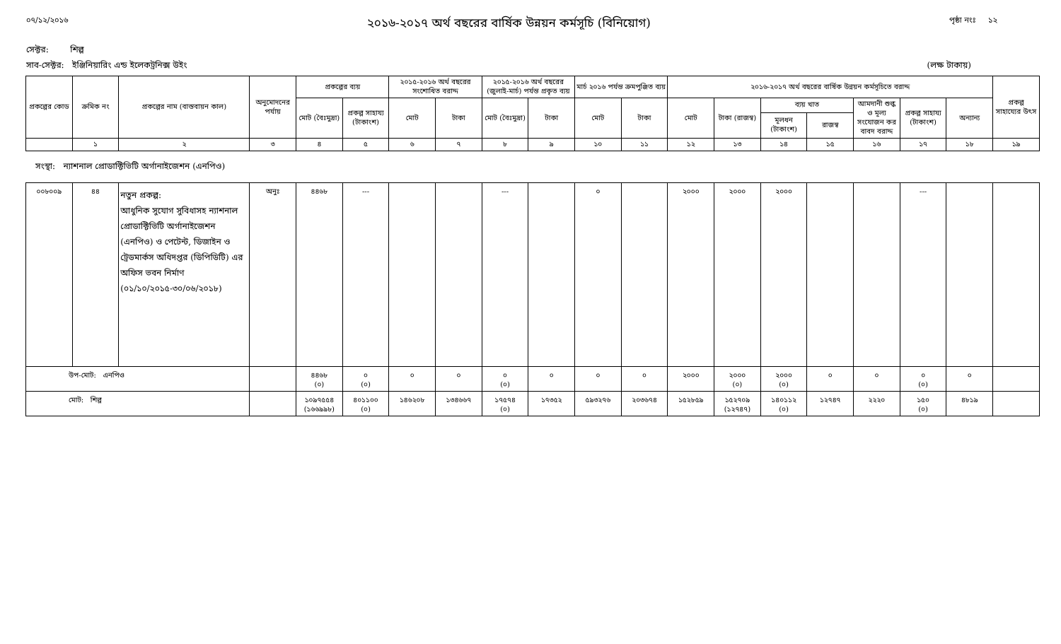০৭/১২/২০১৬
২০১৬-২০১৭ অর্থ বছরের বার্ষিক উন্নয়ন কর্মসূচি (বিনিয়োগ)
পৃষ্ঠা নংঃ ১২
সেক্টর: শিল্প
সাব-সেক্টর: ইঞ্জিনিয়ারিং এন্ড ইলেকট্রনিক্স উইং (লক্ষ টাকায়)
| প্রকল্পের কোড | ক্রমিক নং | প্রকল্পের নাম (বাস্তবায়ন কাল) | অনুমোদনের পর্যায় | প্রকল্পের ব্যয় | | ২০১৫-২০১৬ অর্থ বছরের সংশোধিত বরাদ্দ | | ২০১৫-২০১৬ অর্থ বছরের (জুলাই-মার্চ) পর্যন্ত প্রকৃত ব্যয় | | মার্চ ২০১৬ পর্যন্ত ক্রমপুঞ্জিত ব্যয় | | ২০১৬-২০১৭ অর্থ বছরের বার্ষিক উন্নয়ন কর্মসূচিতে বরাদ্দ | | | | | | | প্রকল্প সাহায্যের উৎস |
| --- | --- | --- | --- | --- | --- | --- | --- | --- | --- | --- | --- | --- | --- | --- | --- | --- | --- | --- | --- |
| | | | | মোট (বৈঃমুদ্রা) | প্রকল্প সাহায্য (টাকাংশ) | মোট | টাকা | মোট (বৈঃমুদ্রা) | টাকা | মোট | টাকা | মোট | টাকা (রাজস্ব) | ব্যয় খাত | | আমদানী শুল্ক ও মূল্য সংযোজন কর বাবদ বরাদ্দ | প্রকল্প সাহায্য (টাকাংশ) | অন্যান্য | |
| | | | | | | | | | | | | | | মূলধন (টাকাংশ) | রাজস্ব | | | | |
| | ১ | ২ | ৩ | ৪ | ৫ | ৬ | ৭ | ৮ | ৯ | ১০ | ১১ | ১২ | ১৩ | ১৪ | ১৫ | ১৬ | ১৭ | ১৮ | ১৯ |
সংস্থা: ন্যাশনাল প্রোডাক্টিভিটি অর্গানাইজেশন (এনপিও)
| ০০৮০০৯ | ৪৪ | নতুন প্রকল্প: আধুনিক সুযোগ সুবিধাসহ ন্যাশনাল প্রোডাক্টিভিটি অর্গানাইজেশন (এনপিও) ও পেটেন্ট, ডিজাইন ও ট্রেডমার্কস অধিদপ্তর (ডিপিডিটি) এর অফিস ভবন নির্মাণ (০১/১০/২০১৫-৩০/০৬/২০১৮) | অনুঃ | ৪৪৬৮ | --- | | | --- | | ০ | | ২০০০ | ২০০০ | ২০০০ | | | --- | | |
| উপ-মোট: এনপিও | | | | ৪৪৬৮ (০) | ০ (০) | ০ | ০ | ০ (০) | ০ | ০ | ০ | ২০০০ | ২০০০ (০) | ২০০০ (০) | ০ | ০ | ০ (০) | ০ | |
| মোট: শিল্প | | | | ১০৯৭৫৫৪ (১৬৬৯৯৮) | ৪০১১০০ (০) | ১৪৬২০৮ | ১৩৪৬৬৭ | ১৭৫৭৪ (০) | ১৭৩৫২ | ৫৯৩২৭৬ | ২০৩৬৭৪ | ১৫২৮৫৯ | ১৫২৭০৯ (১২৭৪৭) | ১৪০১১২ (০) | ১২৭৪৭ | ২২২০ | ১৫০ (০) | ৪৮১৯ | |